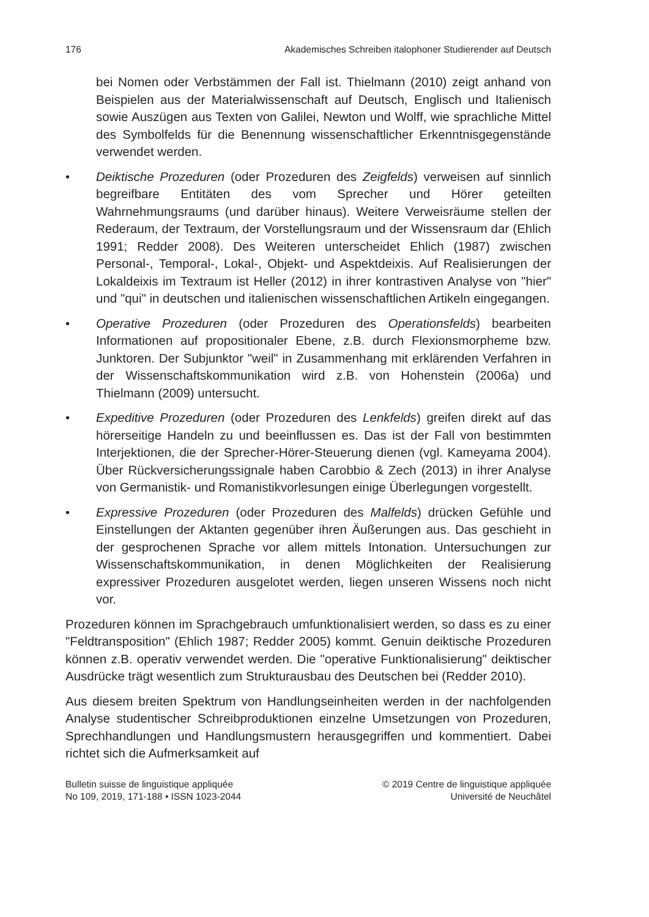176 Akademisches Schreiben italophoner Studierender auf Deutsch
bei Nomen oder Verbstämmen der Fall ist. Thielmann (2010) zeigt anhand von Beispielen aus der Materialwissenschaft auf Deutsch, Englisch und Italienisch sowie Auszügen aus Texten von Galilei, Newton und Wolff, wie sprachliche Mittel des Symbolfelds für die Benennung wissenschaftlicher Erkenntnisgegenstände verwendet werden.
• Deiktische Prozeduren (oder Prozeduren des Zeigfelds) verweisen auf sinnlich begreifbare Entitäten des vom Sprecher und Hörer geteilten Wahrnehmungsraums (und darüber hinaus). Weitere Verweisräume stellen der Rederaum, der Textraum, der Vorstellungsraum und der Wissensraum dar (Ehlich 1991; Redder 2008). Des Weiteren unterscheidet Ehlich (1987) zwischen Personal-, Temporal-, Lokal-, Objekt- und Aspektdeixis. Auf Realisierungen der Lokaldeixis im Textraum ist Heller (2012) in ihrer kontrastiven Analyse von "hier" und "qui" in deutschen und italienischen wissenschaftlichen Artikeln eingegangen.
• Operative Prozeduren (oder Prozeduren des Operationsfelds) bearbeiten Informationen auf propositionaler Ebene, z.B. durch Flexionsmorpheme bzw. Junktoren. Der Subjunktor "weil" in Zusammenhang mit erklärenden Verfahren in der Wissenschaftskommunikation wird z.B. von Hohenstein (2006a) und Thielmann (2009) untersucht.
• Expeditive Prozeduren (oder Prozeduren des Lenkfelds) greifen direkt auf das hörerseitige Handeln zu und beeinflussen es. Das ist der Fall von bestimmten Interjektionen, die der Sprecher-Hörer-Steuerung dienen (vgl. Kameyama 2004). Über Rückversicherungssignale haben Carobbio & Zech (2013) in ihrer Analyse von Germanistik- und Romanistikvorlesungen einige Überlegungen vorgestellt.
• Expressive Prozeduren (oder Prozeduren des Malfelds) drücken Gefühle und Einstellungen der Aktanten gegenüber ihren Äußerungen aus. Das geschieht in der gesprochenen Sprache vor allem mittels Intonation. Untersuchungen zur Wissenschaftskommunikation, in denen Möglichkeiten der Realisierung expressiver Prozeduren ausgelotet werden, liegen unseren Wissens noch nicht vor.
Prozeduren können im Sprachgebrauch umfunktionalisiert werden, so dass es zu einer "Feldtransposition" (Ehlich 1987; Redder 2005) kommt. Genuin deiktische Prozeduren können z.B. operativ verwendet werden. Die "operative Funktionalisierung" deiktischer Ausdrücke trägt wesentlich zum Strukturausbau des Deutschen bei (Redder 2010).
Aus diesem breiten Spektrum von Handlungseinheiten werden in der nachfolgenden Analyse studentischer Schreibproduktionen einzelne Umsetzungen von Prozeduren, Sprechhandlungen und Handlungsmustern herausgegriffen und kommentiert. Dabei richtet sich die Aufmerksamkeit auf
Bulletin suisse de linguistique appliquée
No 109, 2019, 171-188 • ISSN 1023-2044
© 2019 Centre de linguistique appliquée
Université de Neuchâtel